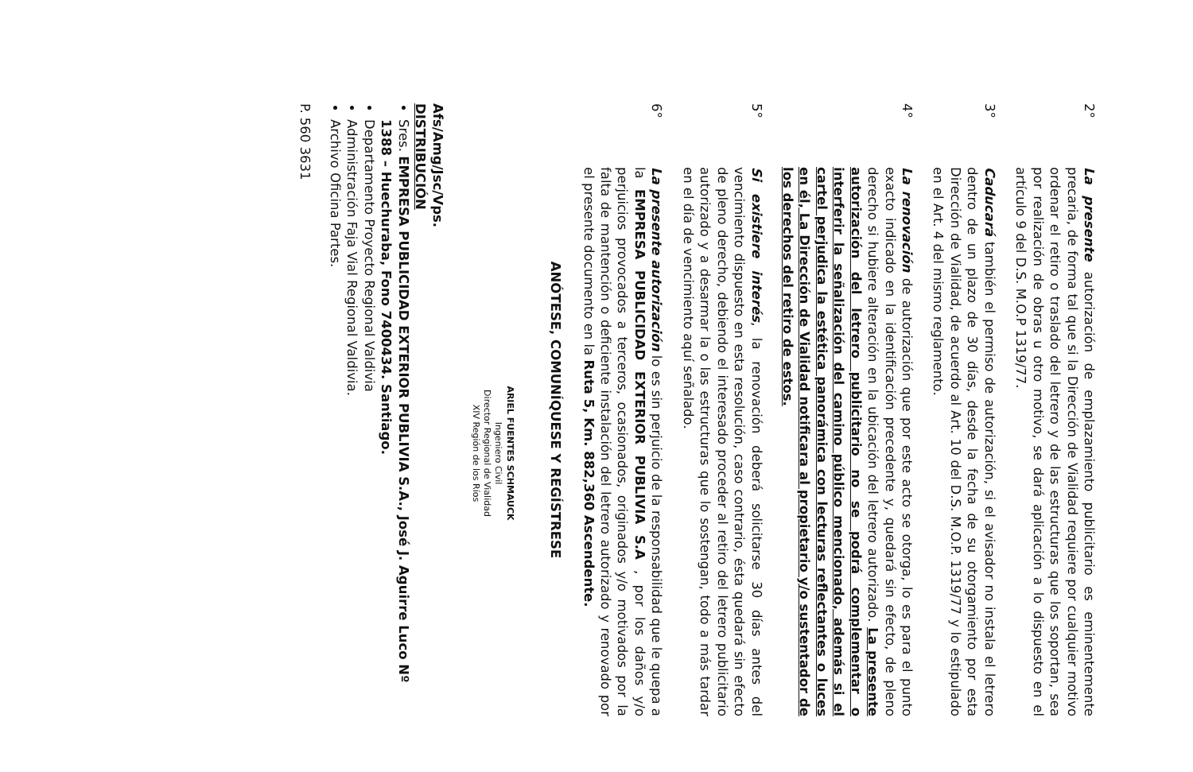2°
La presente autorización de emplazamiento publicitario es eminentemente precaria, de forma tal que si la Dirección de Vialidad requiere por cualquier motivo ordenar el retiro o traslado del letrero y de las estructuras que los soportan, sea por realización de obras u otro motivo, se dará aplicación a lo dispuesto en el artículo 9 del D.S. M.O.P 1319/77.
3°
Caducará también el permiso de autorización, si el avisador no instala el letrero dentro de un plazo de 30 días, desde la fecha de su otorgamiento por esta Dirección de Vialidad, de acuerdo al Art. 10 del D.S. M.O.P. 1319/77 y lo estipulado en el Art. 4 del mismo reglamento.
4°
La renovación de autorización que por este acto se otorga, lo es para el punto exacto indicado en la identificación precedente y, quedará sin efecto, de pleno derecho si hubiere alteración en la ubicación del letrero autorizado. La presente autorización del letrero publicitario no se podrá complementar o interferir la señalización del camino público mencionado, además si el cartel perjudica la estética panorámica con lecturas reflectantes o luces en él, La Dirección de Vialidad notificara al propietario y/o sustentador de los derechos del retiro de estos.
5°
Si existiere interés, la renovación deberá solicitarse 30 días antes del vencimiento dispuesto en esta resolución, caso contrario, ésta quedará sin efecto de pleno derecho, debiendo el interesado proceder al retiro del letrero publicitario autorizado y a desarmar la o las estructuras que lo sostengan, todo a más tardar en el día de vencimiento aquí señalado.
6°
La presente autorización lo es sin perjuicio de la responsabilidad que le quepa a la EMPRESA PUBLICIDAD EXTERIOR PUBLIVIA S.A , por los daños y/o perjuicios provocados a terceros, ocasionados, originados y/o motivados por la falta de mantención o deficiente instalación del letrero autorizado y renovado por el presente documento en la Ruta 5, Km. 882,360 Ascendente.
ANÓTESE, COMUNÍQUESE Y REGÍSTRESE
ARIEL FUENTES SCHMAUCK
Ingeniero Civil
Director Regional de Vialidad
XIV Región de los Ríos
Afs/Amg/Jsc/Vps.
DISTRIBUCIÓN
Sres. EMPRESA PUBLICIDAD EXTERIOR PUBLIVIA S.A., José J. Aguirre Luco Nº 1388 – Huechuraba, Fono 7400434. Santiago.
Departamento Proyecto Regional Valdivia
Administración Faja Vial Regional Valdivia.
Archivo Oficina Partes.
P. 560 3631